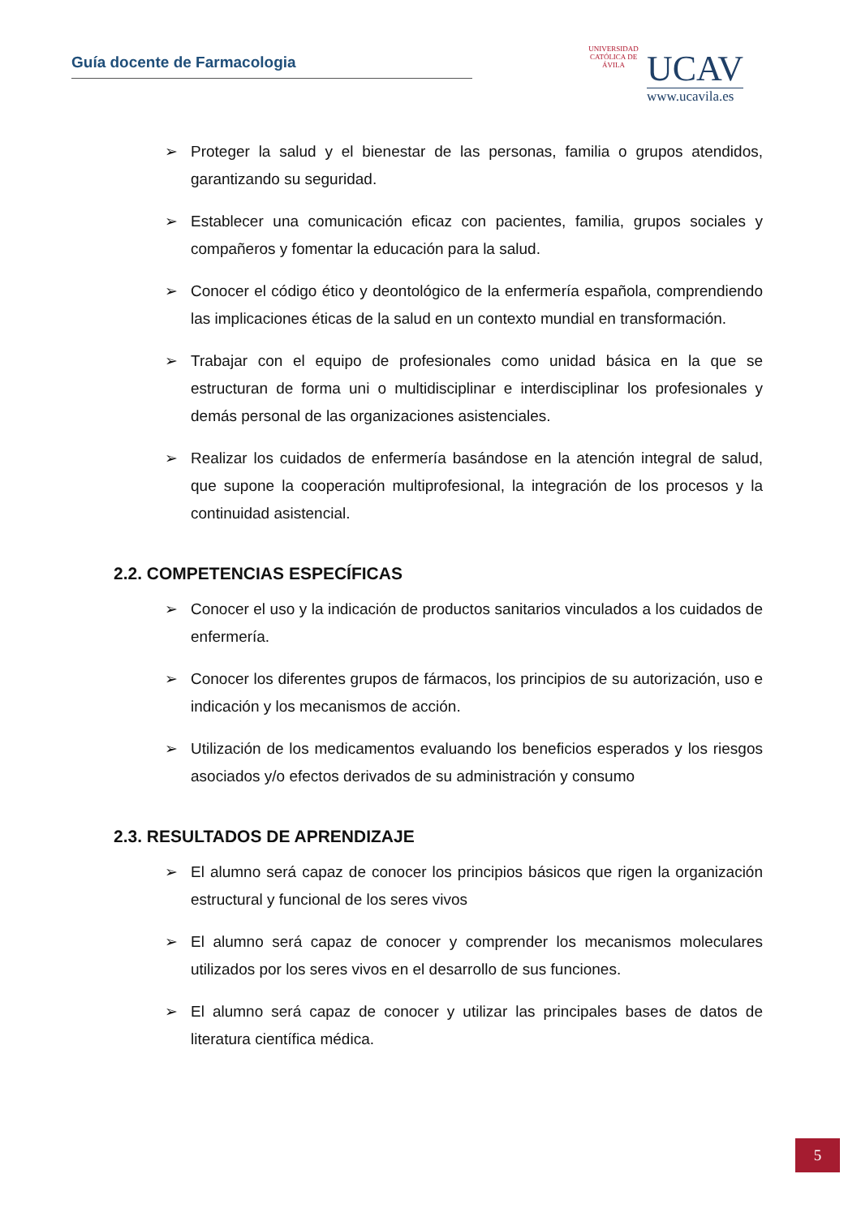Guía docente de Farmacologia
UNIVERSIDAD CATÓLICA DE ÁVILA
UCAV
www.ucavila.es
➢ Proteger la salud y el bienestar de las personas, familia o grupos atendidos, garantizando su seguridad.
➢ Establecer una comunicación eficaz con pacientes, familia, grupos sociales y compañeros y fomentar la educación para la salud.
➢ Conocer el código ético y deontológico de la enfermería española, comprendiendo las implicaciones éticas de la salud en un contexto mundial en transformación.
➢ Trabajar con el equipo de profesionales como unidad básica en la que se estructuran de forma uni o multidisciplinar e interdisciplinar los profesionales y demás personal de las organizaciones asistenciales.
➢ Realizar los cuidados de enfermería basándose en la atención integral de salud, que supone la cooperación multiprofesional, la integración de los procesos y la continuidad asistencial.
2.2. COMPETENCIAS ESPECÍFICAS
➢ Conocer el uso y la indicación de productos sanitarios vinculados a los cuidados de enfermería.
➢ Conocer los diferentes grupos de fármacos, los principios de su autorización, uso e indicación y los mecanismos de acción.
➢ Utilización de los medicamentos evaluando los beneficios esperados y los riesgos asociados y/o efectos derivados de su administración y consumo
2.3. RESULTADOS DE APRENDIZAJE
➢ El alumno será capaz de conocer los principios básicos que rigen la organización estructural y funcional de los seres vivos
➢ El alumno será capaz de conocer y comprender los mecanismos moleculares utilizados por los seres vivos en el desarrollo de sus funciones.
➢ El alumno será capaz de conocer y utilizar las principales bases de datos de literatura científica médica.
5